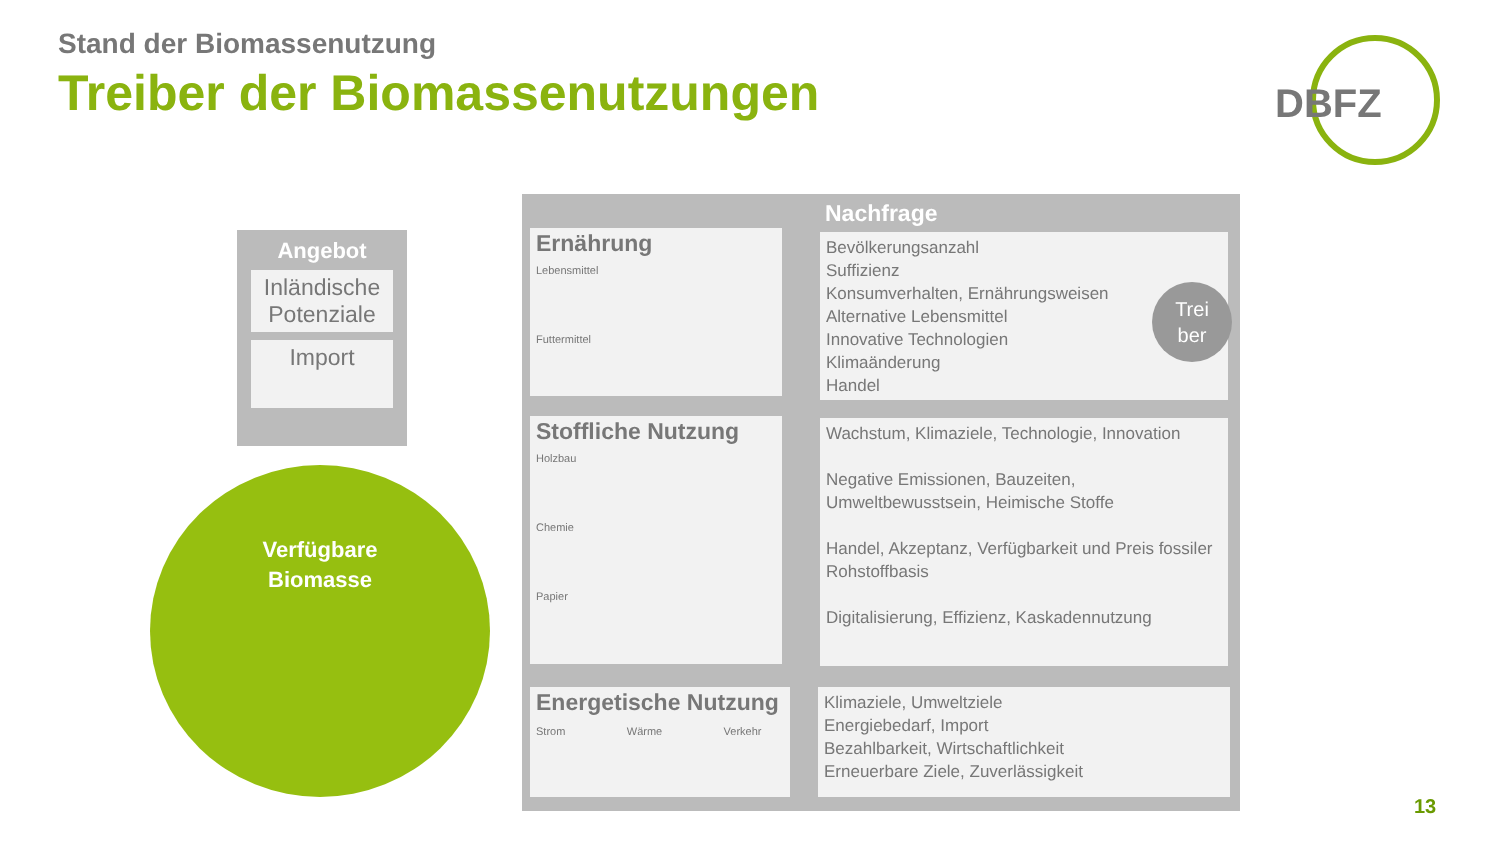Stand der Biomassenutzung
Treiber der Biomassenutzungen
DBFZ
Angebot
Inländische Potenziale
Import
Verfügbare
Biomasse
Nachfrage
Ernährung
Lebensmittel
Futtermittel
Bevölkerungsanzahl
Suffizienz
Konsumverhalten, Ernährungsweisen
Alternative Lebensmittel
Innovative Technologien
Klimaänderung
Handel
Stoffliche Nutzung
Holzbau
Chemie
Papier
Wachstum, Klimaziele, Technologie, Innovation
Negative Emissionen, Bauzeiten, Umweltbewusstsein, Heimische Stoffe
Handel, Akzeptanz, Verfügbarkeit und Preis fossiler Rohstoffbasis
Digitalisierung, Effizienz, Kaskadennutzung
Energetische Nutzung
Strom Wärme Verkehr
Klimaziele, Umweltziele
Energiebedarf, Import
Bezahlbarkeit, Wirtschaftlichkeit
Erneuerbare Ziele, Zuverlässigkeit
Trei
ber
13